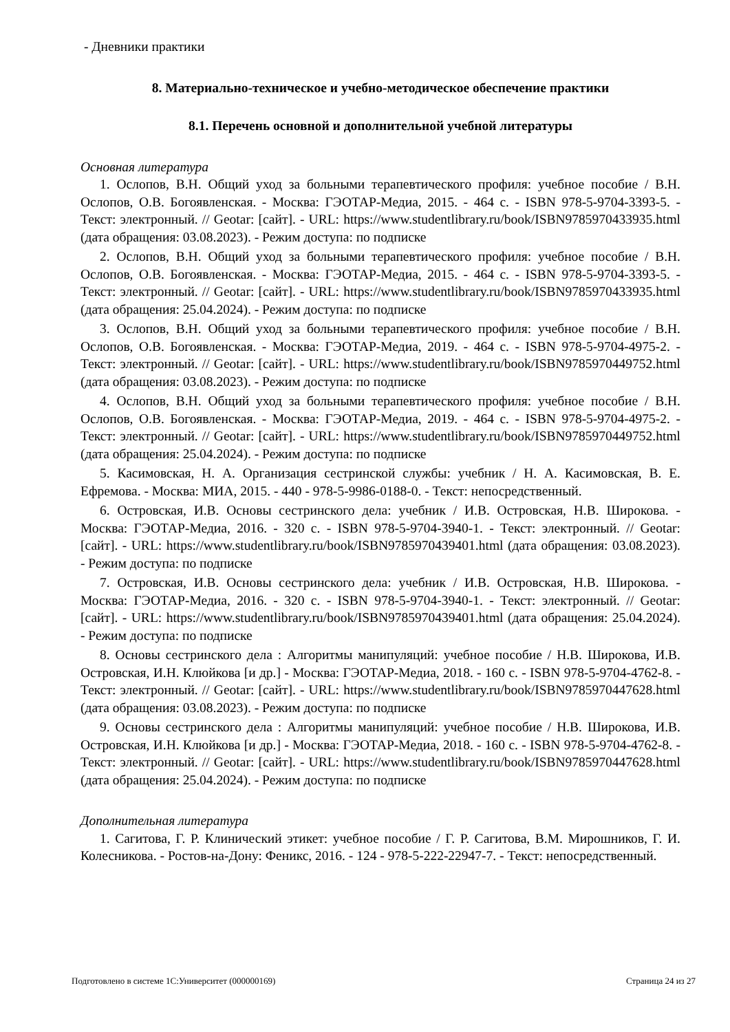- Дневники практики
8. Материально-техническое и учебно-методическое обеспечение практики
8.1. Перечень основной и дополнительной учебной литературы
Основная литература
1. Ослопов, В.Н. Общий уход за больными терапевтического профиля: учебное пособие / В.Н. Ослопов, О.В. Богоявленская. - Москва: ГЭОТАР-Медиа, 2015. - 464 с. - ISBN 978-5-9704-3393-5. - Текст: электронный. // Geotar: [сайт]. - URL: https://www.studentlibrary.ru/book/ISBN9785970433935.html (дата обращения: 03.08.2023). - Режим доступа: по подписке
2. Ослопов, В.Н. Общий уход за больными терапевтического профиля: учебное пособие / В.Н. Ослопов, О.В. Богоявленская. - Москва: ГЭОТАР-Медиа, 2015. - 464 с. - ISBN 978-5-9704-3393-5. - Текст: электронный. // Geotar: [сайт]. - URL: https://www.studentlibrary.ru/book/ISBN9785970433935.html (дата обращения: 25.04.2024). - Режим доступа: по подписке
3. Ослопов, В.Н. Общий уход за больными терапевтического профиля: учебное пособие / В.Н. Ослопов, О.В. Богоявленская. - Москва: ГЭОТАР-Медиа, 2019. - 464 с. - ISBN 978-5-9704-4975-2. - Текст: электронный. // Geotar: [сайт]. - URL: https://www.studentlibrary.ru/book/ISBN9785970449752.html (дата обращения: 03.08.2023). - Режим доступа: по подписке
4. Ослопов, В.Н. Общий уход за больными терапевтического профиля: учебное пособие / В.Н. Ослопов, О.В. Богоявленская. - Москва: ГЭОТАР-Медиа, 2019. - 464 с. - ISBN 978-5-9704-4975-2. - Текст: электронный. // Geotar: [сайт]. - URL: https://www.studentlibrary.ru/book/ISBN9785970449752.html (дата обращения: 25.04.2024). - Режим доступа: по подписке
5. Касимовская, Н. А. Организация сестринской службы: учебник / Н. А. Касимовская, В. Е. Ефремова. - Москва: МИА, 2015. - 440 - 978-5-9986-0188-0. - Текст: непосредственный.
6. Островская, И.В. Основы сестринского дела: учебник / И.В. Островская, Н.В. Широкова. - Москва: ГЭОТАР-Медиа, 2016. - 320 с. - ISBN 978-5-9704-3940-1. - Текст: электронный. // Geotar: [сайт]. - URL: https://www.studentlibrary.ru/book/ISBN9785970439401.html (дата обращения: 03.08.2023). - Режим доступа: по подписке
7. Островская, И.В. Основы сестринского дела: учебник / И.В. Островская, Н.В. Широкова. - Москва: ГЭОТАР-Медиа, 2016. - 320 с. - ISBN 978-5-9704-3940-1. - Текст: электронный. // Geotar: [сайт]. - URL: https://www.studentlibrary.ru/book/ISBN9785970439401.html (дата обращения: 25.04.2024). - Режим доступа: по подписке
8. Основы сестринского дела : Алгоритмы манипуляций: учебное пособие / Н.В. Широкова, И.В. Островская, И.Н. Клюйкова [и др.] - Москва: ГЭОТАР-Медиа, 2018. - 160 с. - ISBN 978-5-9704-4762-8. - Текст: электронный. // Geotar: [сайт]. - URL: https://www.studentlibrary.ru/book/ISBN9785970447628.html (дата обращения: 03.08.2023). - Режим доступа: по подписке
9. Основы сестринского дела : Алгоритмы манипуляций: учебное пособие / Н.В. Широкова, И.В. Островская, И.Н. Клюйкова [и др.] - Москва: ГЭОТАР-Медиа, 2018. - 160 с. - ISBN 978-5-9704-4762-8. - Текст: электронный. // Geotar: [сайт]. - URL: https://www.studentlibrary.ru/book/ISBN9785970447628.html (дата обращения: 25.04.2024). - Режим доступа: по подписке
Дополнительная литература
1. Сагитова, Г. Р. Клинический этикет: учебное пособие / Г. Р. Сагитова, В.М. Мирошников, Г. И. Колесникова. - Ростов-на-Дону: Феникс, 2016. - 124 - 978-5-222-22947-7. - Текст: непосредственный.
Подготовлено в системе 1С:Университет (000000169) Страница 24 из 27